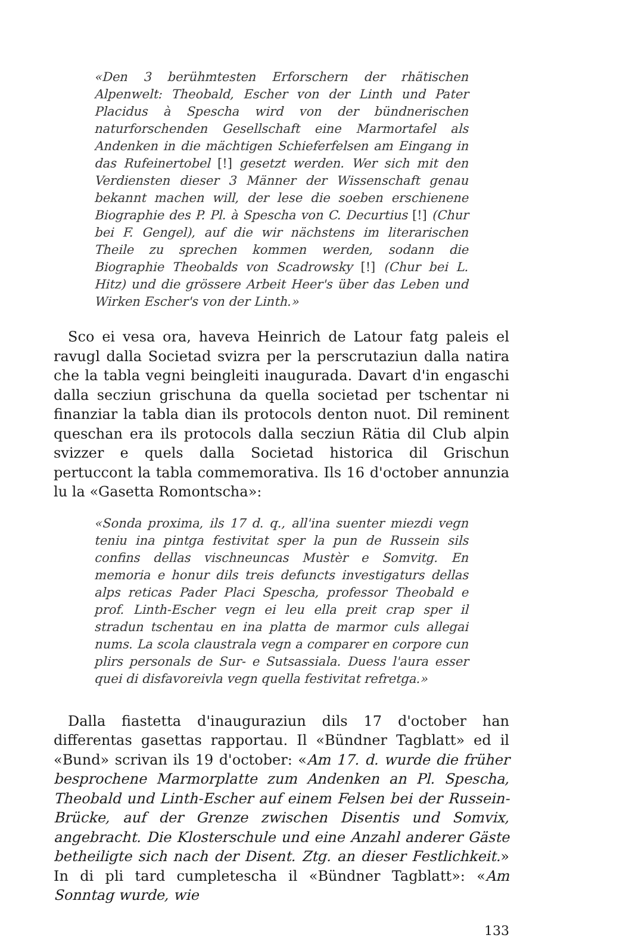«Den 3 berühmtesten Erforschern der rhätischen Alpenwelt: Theobald, Escher von der Linth und Pater Placidus à Spescha wird von der bündnerischen naturforschenden Gesellschaft eine Marmortafel als Andenken in die mächtigen Schieferfelsen am Eingang in das Rufeinertobel [!] gesetzt werden. Wer sich mit den Verdiensten dieser 3 Männer der Wissenschaft genau bekannt machen will, der lese die soeben erschienene Biographie des P. Pl. à Spescha von C. Decurtius [!] (Chur bei F. Gengel), auf die wir nächstens im literarischen Theile zu sprechen kommen werden, sodann die Biographie Theobalds von Scadrowsky [!] (Chur bei L. Hitz) und die grössere Arbeit Heer's über das Leben und Wirken Escher's von der Linth.»
Sco ei vesa ora, haveva Heinrich de Latour fatg paleis el ravugl dalla Societad svizra per la perscrutaziun dalla natira che la tabla vegni beingleiti inaugurada. Davart d'in engaschi dalla secziun grischuna da quella societad per tschentar ni finanziar la tabla dian ils protocols denton nuot. Dil reminent queschan era ils protocols dalla secziun Rätia dil Club alpin svizzer e quels dalla Societad historica dil Grischun pertuccont la tabla commemorativa. Ils 16 d'october annunzia lu la «Gasetta Romontscha»:
«Sonda proxima, ils 17 d. q., all'ina suenter miezdi vegn teniu ina pintga festivitat sper la pun de Russein sils confins dellas vischneuncas Mustèr e Somvitg. En memoria e honur dils treis defuncts investigaturs dellas alps reticas Pader Placi Spescha, professor Theobald e prof. Linth-Escher vegn ei leu ella preit crap sper il stradun tschentau en ina platta de marmor culs allegai nums. La scola claustrala vegn a comparer en corpore cun plirs personals de Sur- e Sutsassiala. Duess l'aura esser quei di disfavoreivla vegn quella festivitat refretga.»
Dalla fiastetta d'inauguraziun dils 17 d'october han differentas gasettas rapportau. Il «Bündner Tagblatt» ed il «Bund» scrivan ils 19 d'october: «Am 17. d. wurde die früher besprochene Marmorplatte zum Andenken an Pl. Spescha, Theobald und Linth-Escher auf einem Felsen bei der Russein-Brücke, auf der Grenze zwischen Disentis und Somvix, angebracht. Die Klosterschule und eine Anzahl anderer Gäste betheiligte sich nach der Disent. Ztg. an dieser Festlichkeit.» In di pli tard cumpletescha il «Bündner Tagblatt»: «Am Sonntag wurde, wie
133